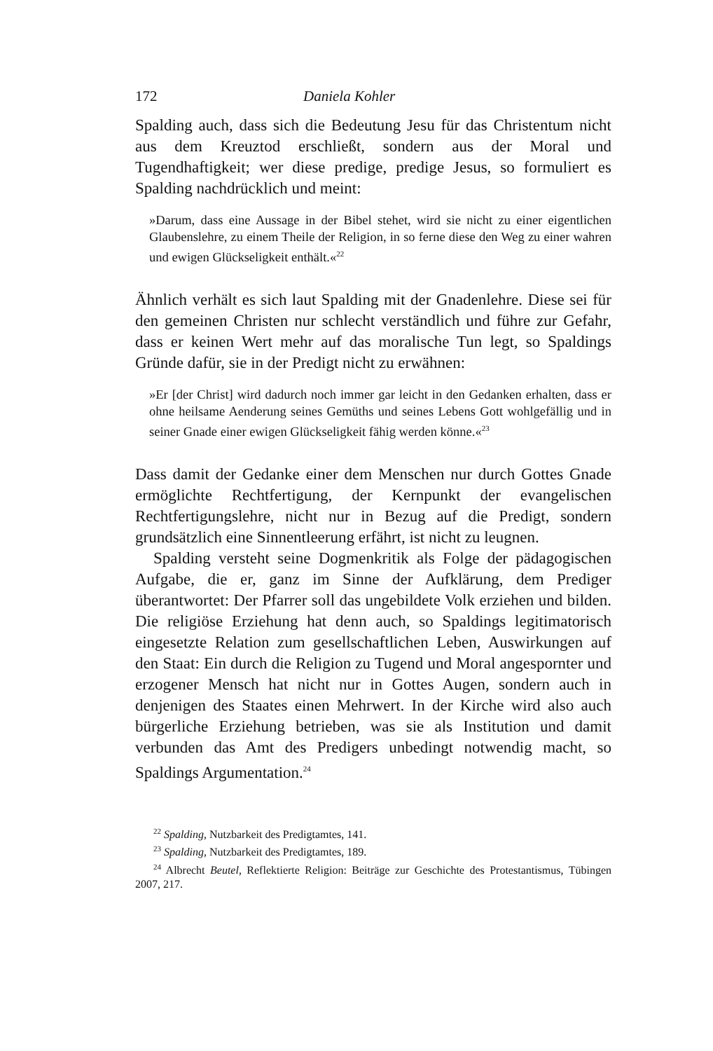172 Daniela Kohler
Spalding auch, dass sich die Bedeutung Jesu für das Christentum nicht aus dem Kreuztod erschließt, sondern aus der Moral und Tugendhaftigkeit; wer diese predige, predige Jesus, so formuliert es Spalding nachdrücklich und meint:
»Darum, dass eine Aussage in der Bibel stehet, wird sie nicht zu einer eigentlichen Glaubenslehre, zu einem Theile der Religion, in so ferne diese den Weg zu einer wahren und ewigen Glückseligkeit enthält.«<sup>22</sup>
Ähnlich verhält es sich laut Spalding mit der Gnadenlehre. Diese sei für den gemeinen Christen nur schlecht verständlich und führe zur Gefahr, dass er keinen Wert mehr auf das moralische Tun legt, so Spaldings Gründe dafür, sie in der Predigt nicht zu erwähnen:
»Er [der Christ] wird dadurch noch immer gar leicht in den Gedanken erhalten, dass er ohne heilsame Aenderung seines Gemüths und seines Lebens Gott wohlgefällig und in seiner Gnade einer ewigen Glückseligkeit fähig werden könne.«<sup>23</sup>
Dass damit der Gedanke einer dem Menschen nur durch Gottes Gnade ermöglichte Rechtfertigung, der Kernpunkt der evangelischen Rechtfertigungslehre, nicht nur in Bezug auf die Predigt, sondern grundsätzlich eine Sinnentleerung erfährt, ist nicht zu leugnen.
Spalding versteht seine Dogmenkritik als Folge der pädagogischen Aufgabe, die er, ganz im Sinne der Aufklärung, dem Prediger überantwortet: Der Pfarrer soll das ungebildete Volk erziehen und bilden. Die religiöse Erziehung hat denn auch, so Spaldings legitimatorisch eingesetzte Relation zum gesellschaftlichen Leben, Auswirkungen auf den Staat: Ein durch die Religion zu Tugend und Moral angespornter und erzogener Mensch hat nicht nur in Gottes Augen, sondern auch in denjenigen des Staates einen Mehrwert. In der Kirche wird also auch bürgerliche Erziehung betrieben, was sie als Institution und damit verbunden das Amt des Predigers unbedingt notwendig macht, so Spaldings Argumentation.<sup>24</sup>
<sup>22</sup> Spalding, Nutzbarkeit des Predigtamtes, 141.
<sup>23</sup> Spalding, Nutzbarkeit des Predigtamtes, 189.
<sup>24</sup> Albrecht Beutel, Reflektierte Religion: Beiträge zur Geschichte des Protestantismus, Tübingen 2007, 217.